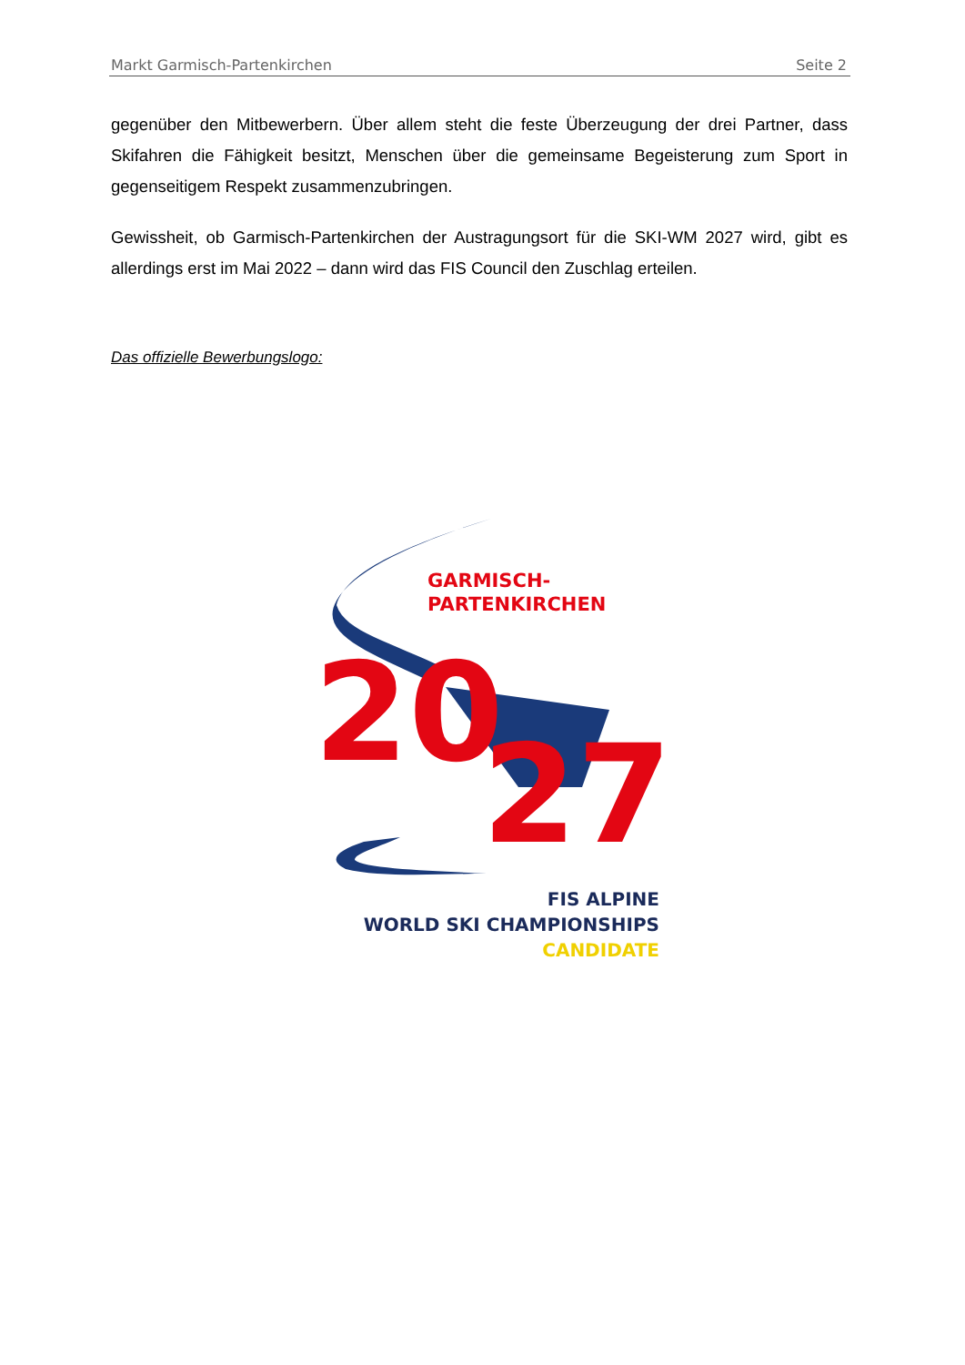Markt Garmisch-Partenkirchen Seite 2
gegenüber den Mitbewerbern. Über allem steht die feste Überzeugung der drei Partner, dass Skifahren die Fähigkeit besitzt, Menschen über die gemeinsame Begeisterung zum Sport in gegenseitigem Respekt zusammenzubringen.
Gewissheit, ob Garmisch-Partenkirchen der Austragungsort für die SKI-WM 2027 wird, gibt es allerdings erst im Mai 2022 – dann wird das FIS Council den Zuschlag erteilen.
Das offizielle Bewerbungslogo:
GARMISCH-
PARTENKIRCHEN
20
27
FIS ALPINE
WORLD SKI CHAMPIONSHIPS
CANDIDATE